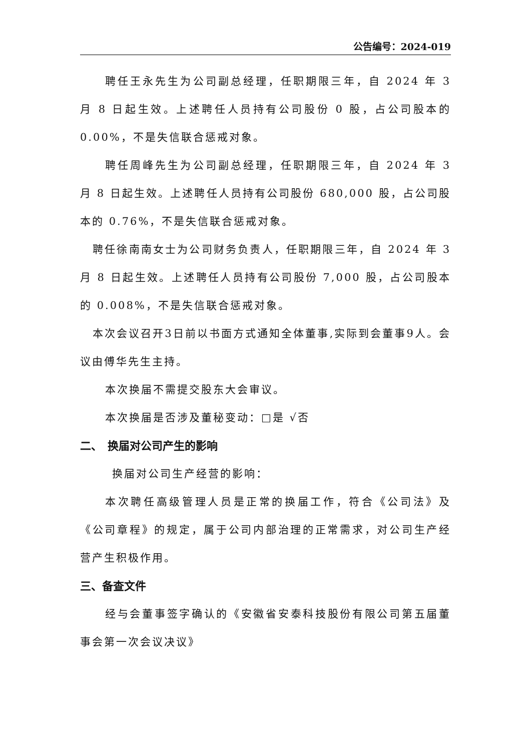公告编号：2024-019
聘任王永先生为公司副总经理，任职期限三年，自 2024 年 3 月 8 日起生效。上述聘任人员持有公司股份 0 股，占公司股本的 0.00%，不是失信联合惩戒对象。
聘任周峰先生为公司副总经理，任职期限三年，自 2024 年 3 月 8 日起生效。上述聘任人员持有公司股份 680,000 股，占公司股本的 0.76%，不是失信联合惩戒对象。
聘任徐南南女士为公司财务负责人，任职期限三年，自 2024 年 3 月 8 日起生效。上述聘任人员持有公司股份 7,000 股，占公司股本的 0.008%，不是失信联合惩戒对象。
本次会议召开3日前以书面方式通知全体董事,实际到会董事9人。会议由傅华先生主持。
本次换届不需提交股东大会审议。
本次换届是否涉及董秘变动：□是 √否
二、　换届对公司产生的影响
换届对公司生产经营的影响：
本次聘任高级管理人员是正常的换届工作，符合《公司法》及《公司章程》的规定，属于公司内部治理的正常需求，对公司生产经营产生积极作用。
三、备查文件
经与会董事签字确认的《安徽省安泰科技股份有限公司第五届董事会第一次会议决议》